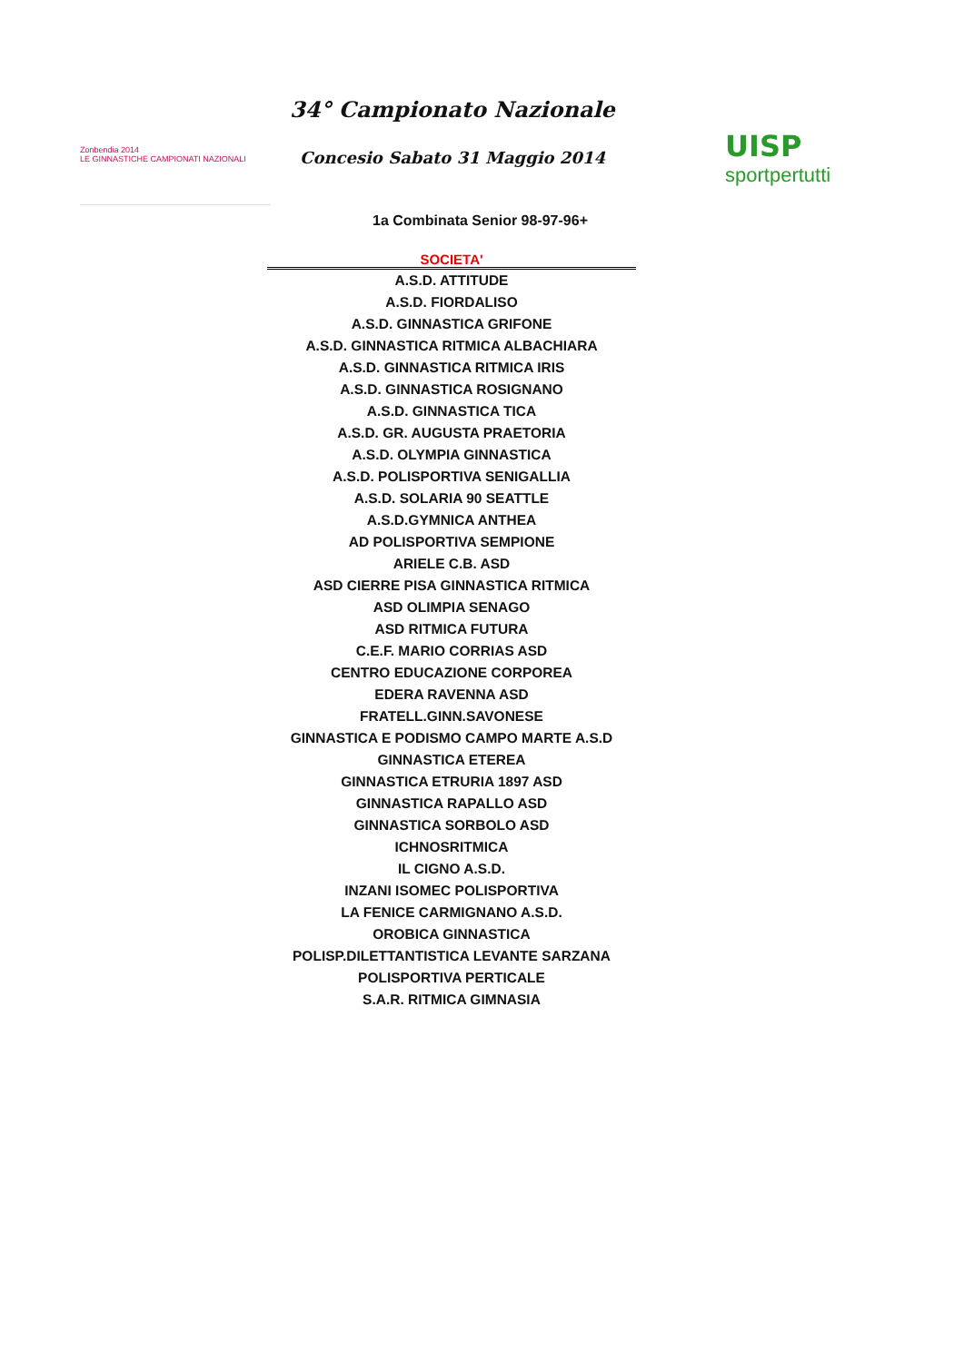Zonbendia 2014
LE GINNASTICHE CAMPIONATI NAZIONALI
34° Campionato Nazionale
Concesio Sabato 31 Maggio 2014
UISP
sportpertutti
1a Combinata Senior 98-97-96+
| SOCIETA' |
| --- |
| A.S.D. ATTITUDE |
| A.S.D. FIORDALISO |
| A.S.D. GINNASTICA GRIFONE |
| A.S.D. GINNASTICA RITMICA ALBACHIARA |
| A.S.D. GINNASTICA RITMICA IRIS |
| A.S.D. GINNASTICA ROSIGNANO |
| A.S.D. GINNASTICA TICA |
| A.S.D. GR. AUGUSTA PRAETORIA |
| A.S.D. OLYMPIA GINNASTICA |
| A.S.D. POLISPORTIVA SENIGALLIA |
| A.S.D. SOLARIA 90 SEATTLE |
| A.S.D.GYMNICA ANTHEA |
| AD POLISPORTIVA SEMPIONE |
| ARIELE C.B. ASD |
| ASD CIERRE PISA GINNASTICA RITMICA |
| ASD OLIMPIA SENAGO |
| ASD RITMICA FUTURA |
| C.E.F. MARIO CORRIAS ASD |
| CENTRO EDUCAZIONE CORPOREA |
| EDERA RAVENNA ASD |
| FRATELL.GINN.SAVONESE |
| GINNASTICA E PODISMO CAMPO MARTE A.S.D |
| GINNASTICA ETEREA |
| GINNASTICA ETRURIA 1897 ASD |
| GINNASTICA RAPALLO ASD |
| GINNASTICA SORBOLO ASD |
| ICHNOSRITMICA |
| IL CIGNO A.S.D. |
| INZANI ISOMEC POLISPORTIVA |
| LA FENICE CARMIGNANO A.S.D. |
| OROBICA GINNASTICA |
| POLISP.DILETTANTISTICA LEVANTE SARZANA |
| POLISPORTIVA PERTICALE |
| S.A.R. RITMICA GIMNASIA |